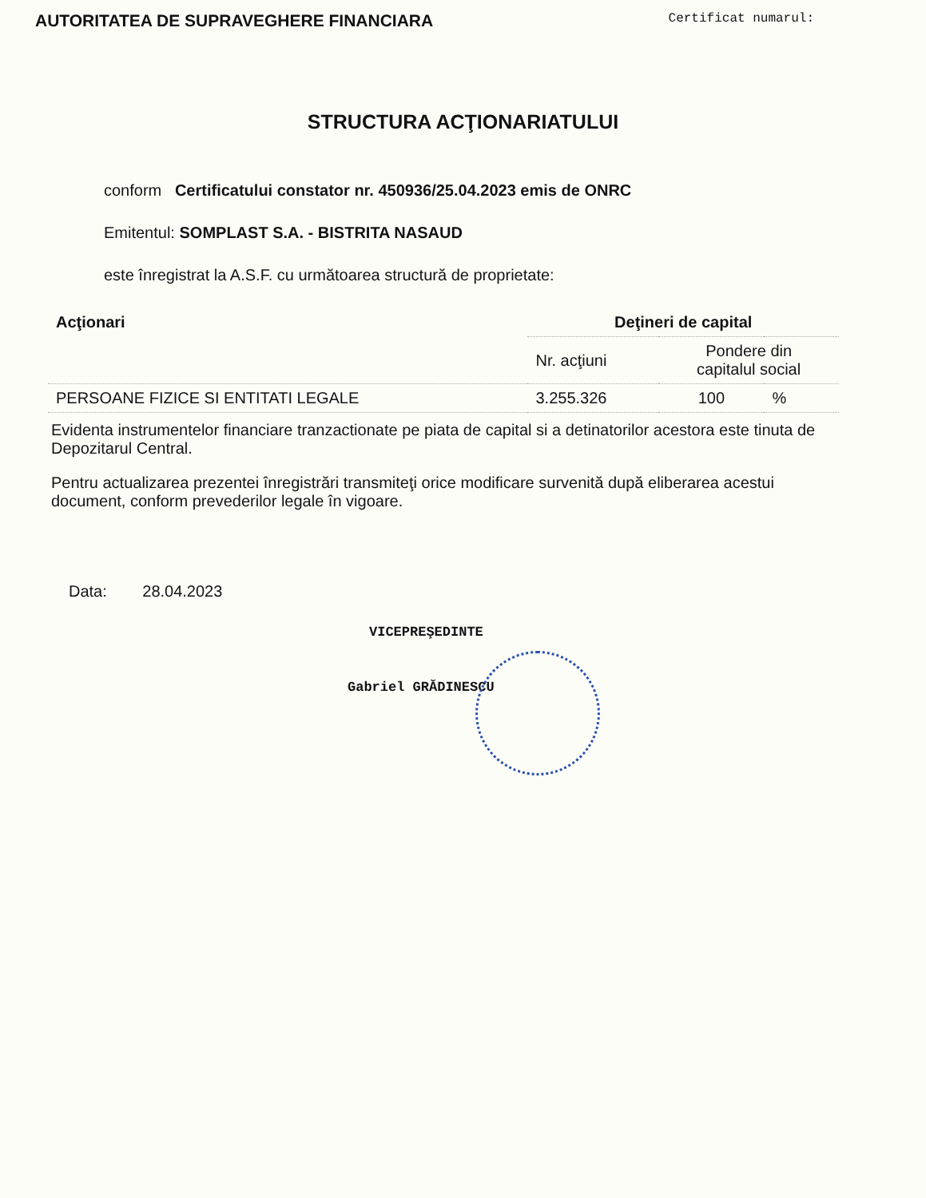AUTORITATEA DE SUPRAVEGHERE FINANCIARA Certificat numarul:
STRUCTURA ACŢIONARIATULUI
conform Certificatului constator nr. 450936/25.04.2023 emis de ONRC
Emitentul: SOMPLAST S.A. - BISTRITA NASAUD
este înregistrat la A.S.F. cu următoarea structură de proprietate:
| Acţionari | Deţineri de capital | | |
| --- | --- | --- | --- |
| | Nr. acţiuni | Pondere din capitalul social | |
| PERSOANE FIZICE SI ENTITATI LEGALE | 3.255.326 | 100 | % |
Evidenta instrumentelor financiare tranzactionate pe piata de capital si a detinatorilor acestora este tinuta de Depozitarul Central.
Pentru actualizarea prezentei înregistrări transmiteţi orice modificare survenită după eliberarea acestui document, conform prevederilor legale în vigoare.
Data: 28.04.2023
VICEPREŞEDINTE
Gabriel GRĂDINESCU